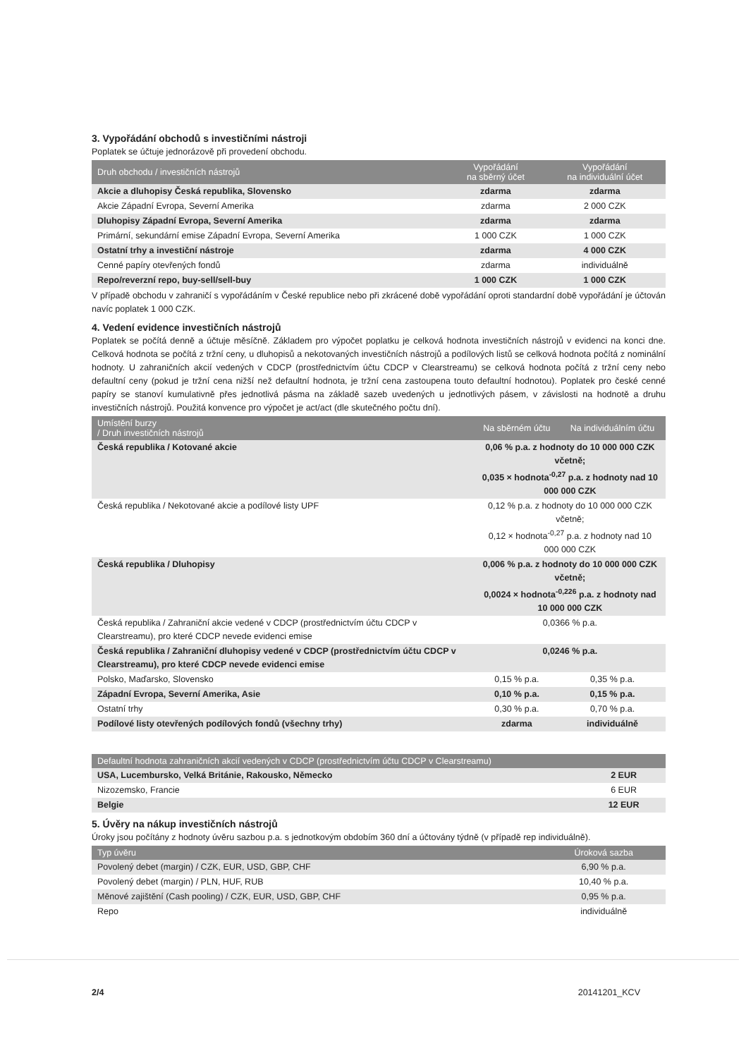3. Vypořádání obchodů s investičními nástroji
Poplatek se účtuje jednorázově při provedení obchodu.
| Druh obchodu / investičních nástrojů | Vypořádání na sběrný účet | Vypořádání na individuální účet |
| --- | --- | --- |
| Akcie a dluhopisy Česká republika, Slovensko | zdarma | zdarma |
| Akcie Západní Evropa, Severní Amerika | zdarma | 2 000 CZK |
| Dluhopisy Západní Evropa, Severní Amerika | zdarma | zdarma |
| Primární, sekundární emise Západní Evropa, Severní Amerika | 1 000 CZK | 1 000 CZK |
| Ostatní trhy a investiční nástroje | zdarma | 4 000 CZK |
| Cenné papíry otevřených fondů | zdarma | individuálně |
| Repo/reverzní repo, buy-sell/sell-buy | 1 000 CZK | 1 000 CZK |
V případě obchodu v zahraničí s vypořádáním v České republice nebo při zkrácené době vypořádání oproti standardní době vypořádání je účtován navíc poplatek 1 000 CZK.
4. Vedení evidence investičních nástrojů
Poplatek se počítá denně a účtuje měsíčně. Základem pro výpočet poplatku je celková hodnota investičních nástrojů v evidenci na konci dne. Celková hodnota se počítá z tržní ceny, u dluhopisů a nekotovaných investičních nástrojů a podílových listů se celková hodnota počítá z nominální hodnoty. U zahraničních akcií vedených v CDCP (prostřednictvím účtu CDCP v Clearstreamu) se celková hodnota počítá z tržní ceny nebo defaultní ceny (pokud je tržní cena nižší než defaultní hodnota, je tržní cena zastoupena touto defaultní hodnotou). Poplatek pro české cenné papíry se stanoví kumulativně přes jednotlivá pásma na základě sazeb uvedených u jednotlivých pásem, v závislosti na hodnotě a druhu investičních nástrojů. Použitá konvence pro výpočet je act/act (dle skutečného počtu dní).
| Umístění burzy / Druh investičních nástrojů | Na sběrném účtu | Na individuálním účtu |
| --- | --- | --- |
| Česká republika / Kotované akcie | 0,06 % p.a. z hodnoty do 10 000 000 CZK včetně; 0,035 × hodnota<sup>-0,27</sup> p.a. z hodnoty nad 10 000 000 CZK | |
| Česká republika / Nekotované akcie a podílové listy UPF | 0,12 % p.a. z hodnoty do 10 000 000 CZK včetně; 0,12 × hodnota<sup>-0,27</sup> p.a. z hodnoty nad 10 000 000 CZK | |
| Česká republika / Dluhopisy | 0,006 % p.a. z hodnoty do 10 000 000 CZK včetně; 0,0024 × hodnota<sup>-0,226</sup> p.a. z hodnoty nad 10 000 000 CZK | |
| Česká republika / Zahraniční akcie vedené v CDCP (prostřednictvím účtu CDCP v Clearstreamu), pro které CDCP nevede evidenci emise | 0,0366 % p.a. | |
| Česká republika / Zahraniční dluhopisy vedené v CDCP (prostřednictvím účtu CDCP v Clearstreamu), pro které CDCP nevede evidenci emise | 0,0246 % p.a. | |
| Polsko, Maďarsko, Slovensko | 0,15 % p.a. | 0,35 % p.a. |
| Západní Evropa, Severní Amerika, Asie | 0,10 % p.a. | 0,15 % p.a. |
| Ostatní trhy | 0,30 % p.a. | 0,70 % p.a. |
| Podílové listy otevřených podílových fondů (všechny trhy) | zdarma | individuálně |
| Defaultní hodnota zahraničních akcií vedených v CDCP (prostřednictvím účtu CDCP v Clearstreamu) | |
| --- | --- |
| USA, Lucembursko, Velká Británie, Rakousko, Německo | 2 EUR |
| Nizozemsko, Francie | 6 EUR |
| Belgie | 12 EUR |
5. Úvěry na nákup investičních nástrojů
Úroky jsou počítány z hodnoty úvěru sazbou p.a. s jednotkovým obdobím 360 dní a účtovány týdně (v případě rep individuálně).
| Typ úvěru | Úroková sazba |
| --- | --- |
| Povolený debet (margin) / CZK, EUR, USD, GBP, CHF | 6,90 % p.a. |
| Povolený debet (margin) / PLN, HUF, RUB | 10,40 % p.a. |
| Měnové zajištění (Cash pooling) / CZK, EUR, USD, GBP, CHF | 0,95 % p.a. |
| Repo | individuálně |
2/4 20141201_KCV